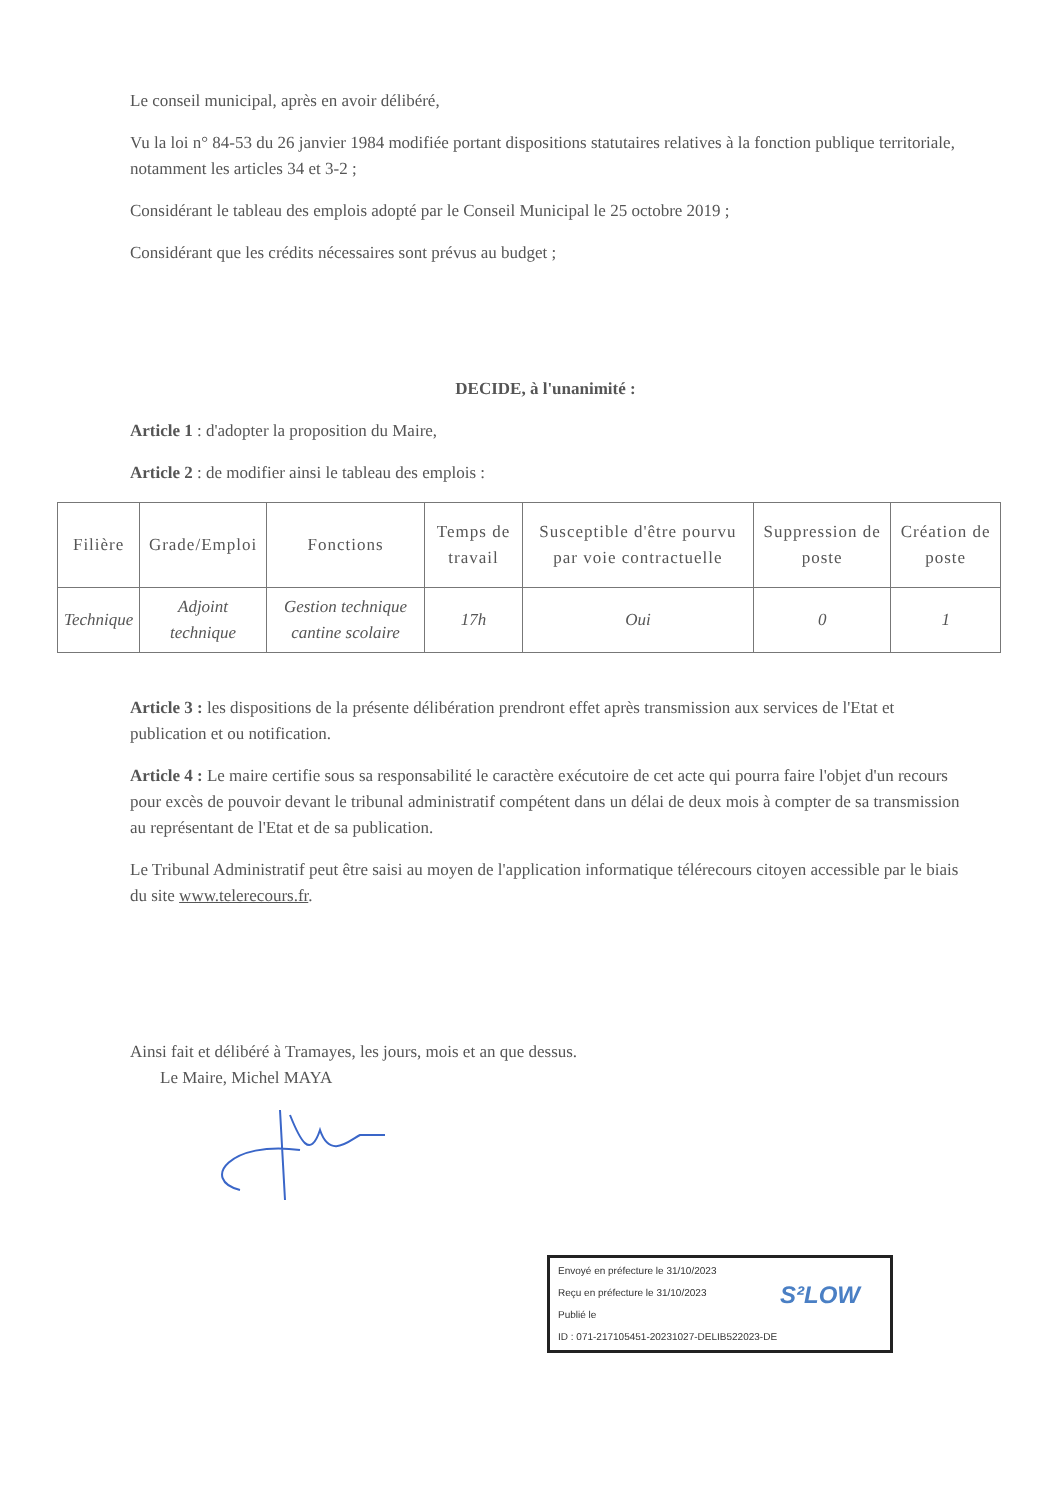Le conseil municipal, après en avoir délibéré,
Vu la loi n° 84-53 du 26 janvier 1984 modifiée portant dispositions statutaires relatives à la fonction publique territoriale, notamment les articles 34 et 3-2 ;
Considérant le tableau des emplois adopté par le Conseil Municipal le 25 octobre 2019 ;
Considérant que les crédits nécessaires sont prévus au budget ;
DECIDE, à l'unanimité :
Article 1 : d'adopter la proposition du Maire,
Article 2 : de modifier ainsi le tableau des emplois :
| Filière | Grade/Emploi | Fonctions | Temps de travail | Susceptible d'être pourvu par voie contractuelle | Suppression de poste | Création de poste |
| --- | --- | --- | --- | --- | --- | --- |
| Technique | Adjoint technique | Gestion technique cantine scolaire | 17h | Oui | 0 | 1 |
Article 3 : les dispositions de la présente délibération prendront effet après transmission aux services de l'Etat et publication et ou notification.
Article 4 : Le maire certifie sous sa responsabilité le caractère exécutoire de cet acte qui pourra faire l'objet d'un recours pour excès de pouvoir devant le tribunal administratif compétent dans un délai de deux mois à compter de sa transmission au représentant de l'Etat et de sa publication.
Le Tribunal Administratif peut être saisi au moyen de l'application informatique télérecours citoyen accessible par le biais du site www.telerecours.fr.
Ainsi fait et délibéré à Tramayes, les jours, mois et an que dessus.
Le Maire, Michel MAYA
Envoyé en préfecture le 31/10/2023
Reçu en préfecture le 31/10/2023
Publié le
ID : 071-217105451-20231027-DELIB522023-DE
S²LOW